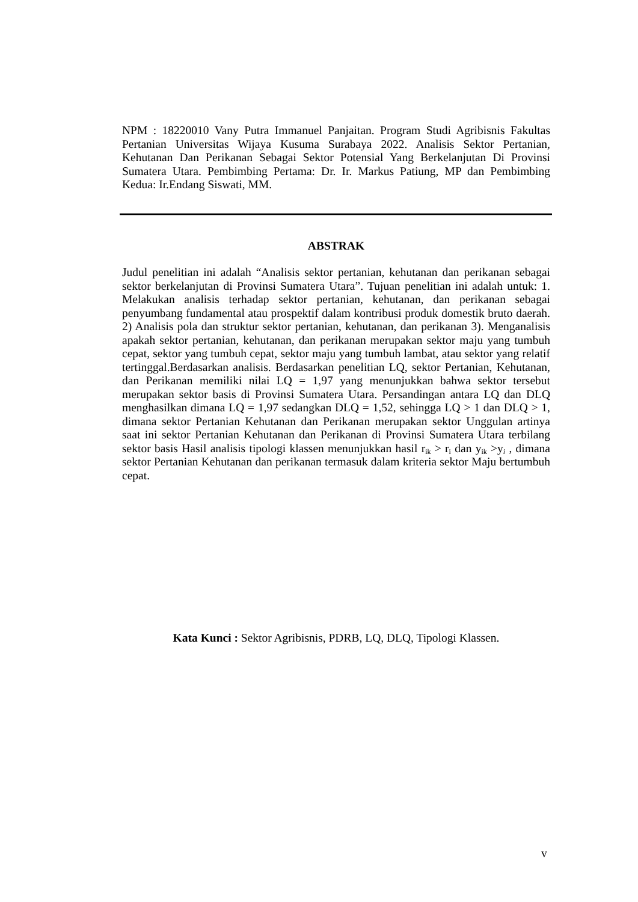NPM : 18220010 Vany Putra Immanuel Panjaitan. Program Studi Agribisnis Fakultas Pertanian Universitas Wijaya Kusuma Surabaya 2022. Analisis Sektor Pertanian, Kehutanan Dan Perikanan Sebagai Sektor Potensial Yang Berkelanjutan Di Provinsi Sumatera Utara. Pembimbing Pertama: Dr. Ir. Markus Patiung, MP dan Pembimbing Kedua: Ir.Endang Siswati, MM.
ABSTRAK
Judul penelitian ini adalah “Analisis sektor pertanian, kehutanan dan perikanan sebagai sektor berkelanjutan di Provinsi Sumatera Utara”. Tujuan penelitian ini adalah untuk: 1. Melakukan analisis terhadap sektor pertanian, kehutanan, dan perikanan sebagai penyumbang fundamental atau prospektif dalam kontribusi produk domestik bruto daerah. 2) Analisis pola dan struktur sektor pertanian, kehutanan, dan perikanan 3). Menganalisis apakah sektor pertanian, kehutanan, dan perikanan merupakan sektor maju yang tumbuh cepat, sektor yang tumbuh cepat, sektor maju yang tumbuh lambat, atau sektor yang relatif tertinggal.Berdasarkan analisis. Berdasarkan penelitian LQ, sektor Pertanian, Kehutanan, dan Perikanan memiliki nilai LQ = 1,97 yang menunjukkan bahwa sektor tersebut merupakan sektor basis di Provinsi Sumatera Utara. Persandingan antara LQ dan DLQ menghasilkan dimana LQ = 1,97 sedangkan DLQ = 1,52, sehingga LQ > 1 dan DLQ > 1, dimana sektor Pertanian Kehutanan dan Perikanan merupakan sektor Unggulan artinya saat ini sektor Pertanian Kehutanan dan Perikanan di Provinsi Sumatera Utara terbilang sektor basis Hasil analisis tipologi klassen menunjukkan hasil r<sub>ik</sub> > r<sub>i</sub> dan y<sub>ik</sub> >y<sub>i</sub> , dimana sektor Pertanian Kehutanan dan perikanan termasuk dalam kriteria sektor Maju bertumbuh cepat.
Kata Kunci : Sektor Agribisnis, PDRB, LQ, DLQ, Tipologi Klassen.
v